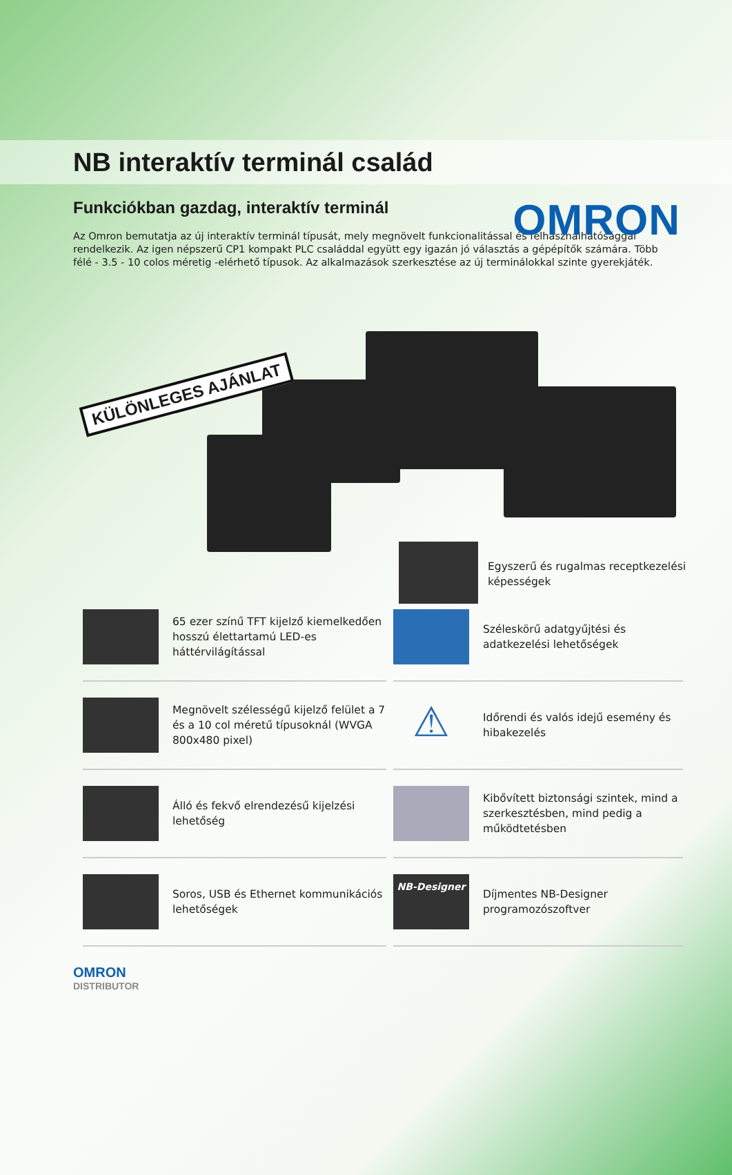OMRON
NB interaktív terminál család
Funkciókban gazdag, interaktív terminál
Az Omron bemutatja az új interaktív terminál típusát, mely megnövelt funkcionalitással és felhasználhatósággal rendelkezik. Az igen népszerű CP1 kompakt PLC családdal együtt egy igazán jó választás a gépépítők számára. Több félé - 3.5 - 10 colos méretig -elérhető típusok. Az alkalmazások szerkesztése az új terminálokkal szinte gyerekjáték.
KÜLÖNLEGES AJÁNLAT
Egyszerű és rugalmas receptkezelési
képességek
65 ezer színű TFT kijelző kiemelkedően hosszú élettartamú LED-es háttérvilágítással
Széleskörű adatgyűjtési és adatkezelési lehetőségek
Megnövelt szélességű kijelző felület a 7 és a 10 col méretű típusoknál (WVGA 800x480 pixel)
⚠
Időrendi és valós idejű esemény és hibakezelés
Álló és fekvő elrendezésű kijelzési lehetőség
Kibővített biztonsági szintek, mind a szerkesztésben, mind pedig a működtetésben
Soros, USB és Ethernet kommunikációs lehetőségek
NB-Designer
Díjmentes NB-Designer programozószoftver
OMRON
DISTRIBUTOR